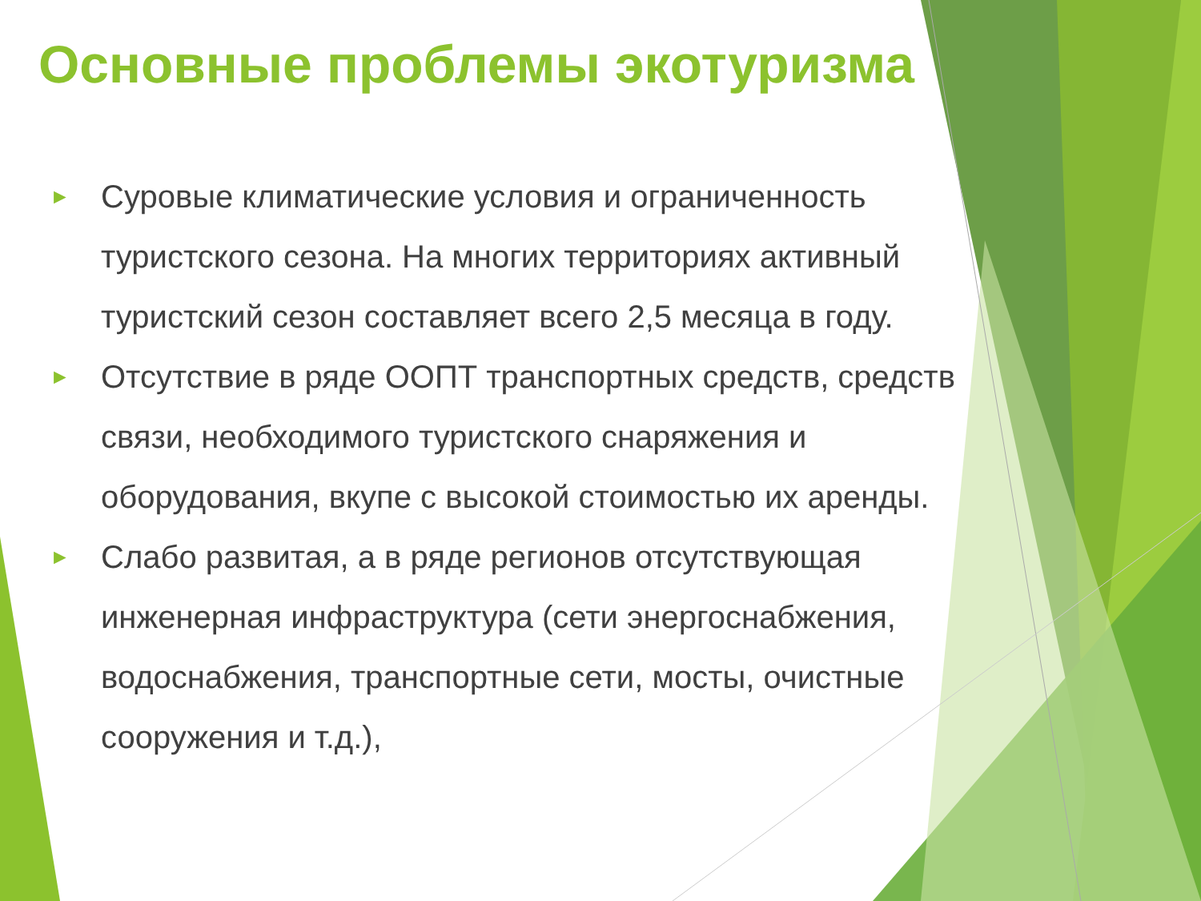Основные проблемы экотуризма
► Суровые климатические условия и ограниченность туристского сезона. На многих территориях активный туристский сезон составляет всего 2,5 месяца в году.
► Отсутствие в ряде ООПТ транспортных средств, средств связи, необходимого туристского снаряжения и оборудования, вкупе с высокой стоимостью их аренды.
► Слабо развитая, а в ряде регионов отсутствующая инженерная инфраструктура (сети энергоснабжения, водоснабжения, транспортные сети, мосты, очистные сооружения и т.д.),